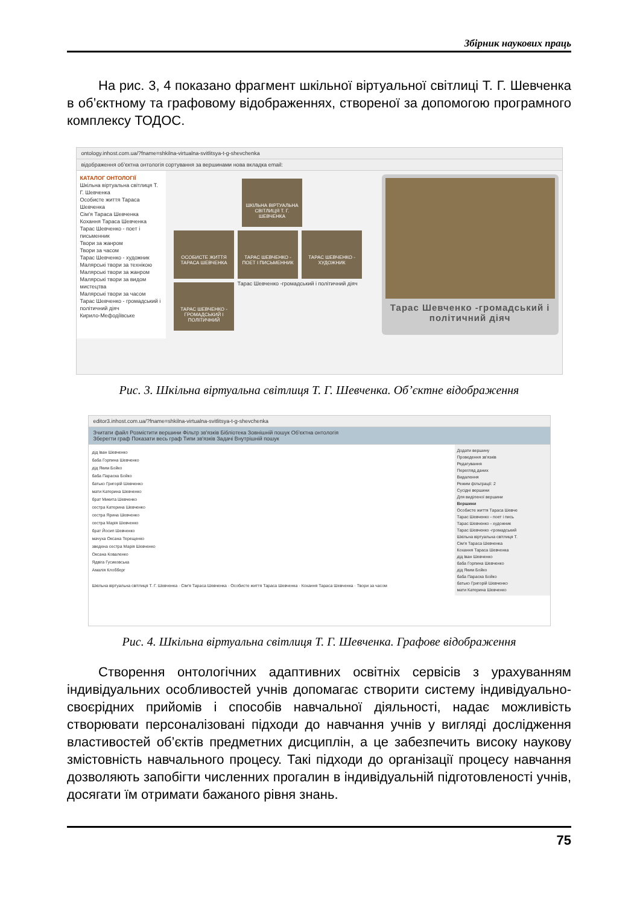Збірник наукових праць
На рис. 3, 4 показано фрагмент шкільної віртуальної світлиці Т. Г. Шевченка в об’єктному та графовому відображеннях, створеної за допомогою програмного комплексу ТОДОС.
ontology.inhost.com.ua/?fname=shkilna-virtualna-svitlitsya-t-g-shevchenka
відображення об’єктна онтологія сортування за вершинами нова вкладка email:
КАТАЛОГ ОНТОЛОГІЇ
Шкільна віртуальна світлиця Т. Г. Шевченка
Особисте життя Тараса Шевченка
Сім'я Тараса Шевченка
Кохання Тараса Шевченка
Тарас Шевченко - поет і письменник
Твори за жанром
Твори за часом
Тарас Шевченко - художник
Малярські твори за технікою
Малярські твори за жанром
Малярські твори за видом мистецтва
Малярські твори за часом
Тарас Шевченко - громадський і політичний діяч
Кирило-Мефодіївське
ШКІЛЬНА ВІРТУАЛЬНА СВІТЛИЦЯ Т. Г. ШЕВЧЕНКА
ОСОБИСТЕ ЖИТТЯ ТАРАСА ШЕВЧЕНКА ТАРАС ШЕВЧЕНКО - ПОЕТ І ПИСЬМЕННИК ТАРАС ШЕВЧЕНКО - ХУДОЖНИК
ТАРАС ШЕВЧЕНКО - ГРОМАДСЬКИЙ І ПОЛІТИЧНИЙ Тарас Шевченко -громадський і політичний діяч
Тарас Шевченко -громадський і політичний діяч
Рис. 3. Шкільна віртуальна світлиця Т. Г. Шевченка. Об’єктне відображення
editor3.inhost.com.ua/?fname=shkilna-virtualna-svitlitsya-t-g-shevchenka
Зчитати файл Розмістити вершини Фільтр зв'язків Бібліотека Зовнішній пошук Об'єктна онтологія
Зберегти граф Показати весь граф Типи зв'язків Задачі Внутрішній пошук
дід Іван Шевченко
баба Горпина Шевченко
дід Яким Бойко
баба Параска Бойко
батько Григорій Шевченко
мати Катерина Шевченко
брат Микита Шевченко
сестра Катерина Шевченко
сестра Ярина Шевченко
сестра Марія Шевченко
брат Йосип Шевченко
мачуха Оксана Терещенко
зведена сестра Марія Шевченко
Оксана Коваленко
Ядвіга Гусиковська
Амалія Клобберг
Шкільна віртуальна світлиця Т. Г. Шевченка · Сім'я Тараса Шевченка · Особисте життя Тараса Шевченка · Кохання Тараса Шевченка · Твори за часом
Додати вершину
Проведення зв'язків
Редагування
Перегляд даних
Видалення
Режим фільтрації: 2
Сусідні вершини
Для виділеної вершини
Вершини
Особисте життя Тараса Шевче
Тарас Шевченко - поет і пись
Тарас Шевченко - художник
Тарас Шевченко -громадський
Шкільна віртуальна світлиця Т.
Сім'я Тараса Шевченка
Кохання Тараса Шевченка
дід Іван Шевченко
баба Горпина Шевченко
дід Яким Бойко
баба Параска Бойко
батько Григорій Шевченко
мати Катерина Шевченко
Рис. 4. Шкільна віртуальна світлиця Т. Г. Шевченка. Графове відображення
Створення онтологічних адаптивних освітніх сервісів з урахуванням індивідуальних особливостей учнів допомагає створити систему індивідуально-своєрідних прийомів і способів навчальної діяльності, надає можливість створювати персоналізовані підходи до навчання учнів у вигляді дослідження властивостей об’єктів предметних дисциплін, а це забезпечить високу наукову змістовність навчального процесу. Такі підходи до організації процесу навчання дозволяють запобігти численних прогалин в індивідуальній підготовленості учнів, досягати їм отримати бажаного рівня знань.
75